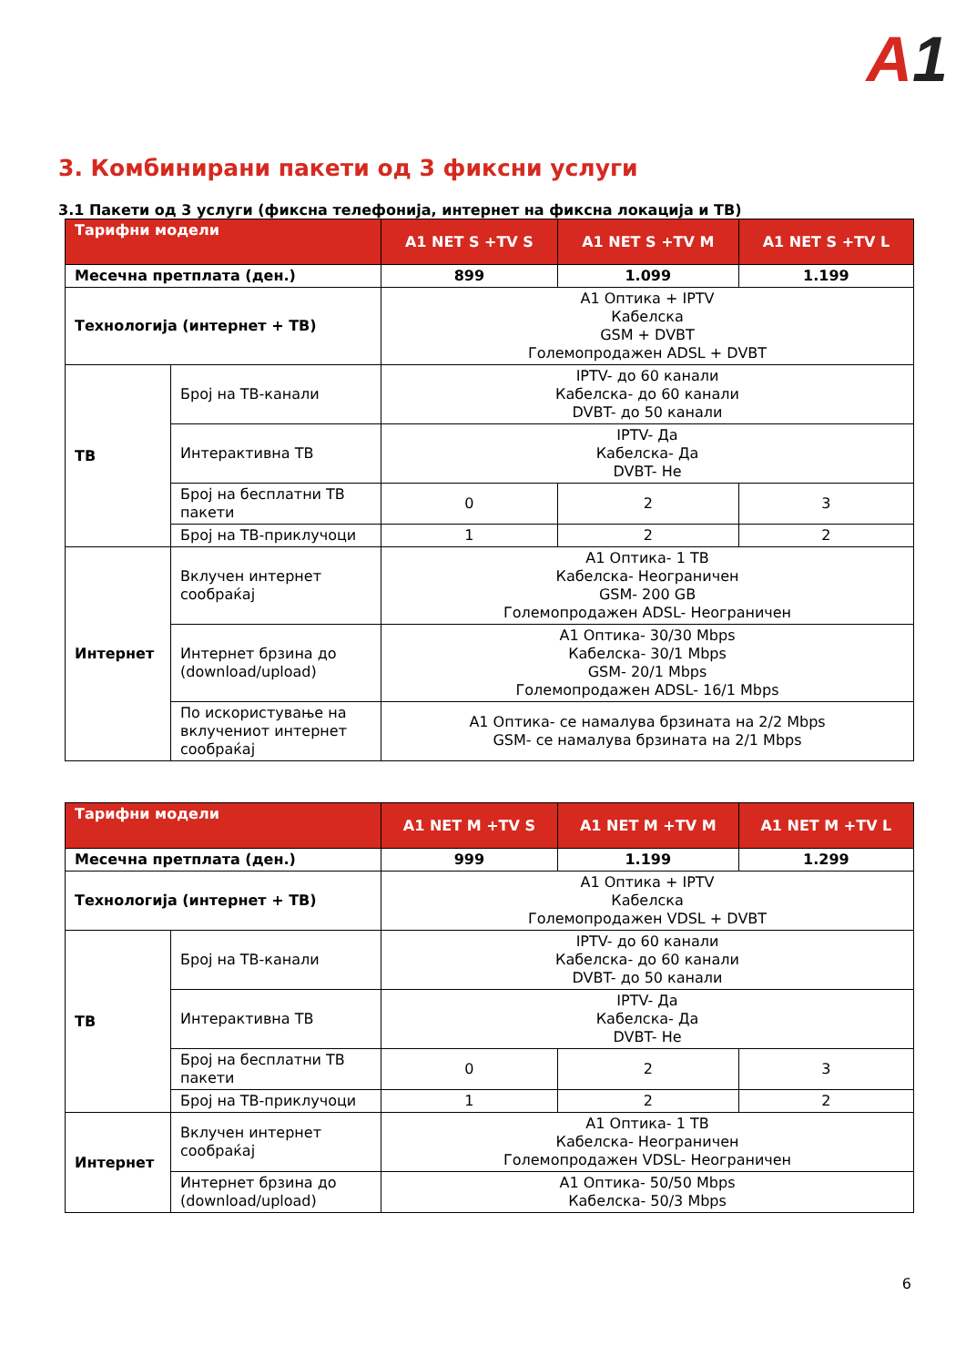A1
3. Комбинирани пакети од 3 фиксни услуги
3.1 Пакети од 3 услуги (фиксна телефонија, интернет на фиксна локација и ТВ)
| Тарифни модели | | A1 NET S +TV S | A1 NET S +TV M | A1 NET S +TV L |
| --- | --- | --- | --- | --- |
| Месечна претплата (ден.) | | 899 | 1.099 | 1.199 |
| Технологија (интернет + ТВ) | | A1 Оптика + IPTV Кабелска GSM + DVBT Големопродажен ADSL + DVBT | | |
| ТВ | Број на ТВ-канали | IPTV- до 60 канали Кабелска- до 60 канали DVBT- до 50 канали | | |
| | Интерактивна ТВ | IPTV- Да Кабелска- Да DVBT- Не | | |
| | Број на бесплатни ТВ пакети | 0 | 2 | 3 |
| | Број на ТВ-приклучоци | 1 | 2 | 2 |
| Интернет | Вклучен интернет сообраќај | A1 Оптика- 1 TB Кабелска- Неограничен GSM- 200 GB Големопродажен ADSL- Неограничен | | |
| | Интернет брзина до (download/upload) | A1 Оптика- 30/30 Mbps Кабелска- 30/1 Mbps GSM- 20/1 Mbps Големопродажен ADSL- 16/1 Mbps | | |
| | По искористување на вклучениот интернет сообраќај | A1 Оптика- се намалува брзината на 2/2 Mbps GSM- се намалува брзината на 2/1 Mbps | | |
| Тарифни модели | | A1 NET M +TV S | A1 NET M +TV M | A1 NET M +TV L |
| --- | --- | --- | --- | --- |
| Месечна претплата (ден.) | | 999 | 1.199 | 1.299 |
| Технологија (интернет + ТВ) | | A1 Оптика + IPTV Кабелска Големопродажен VDSL + DVBT | | |
| ТВ | Број на ТВ-канали | IPTV- до 60 канали Кабелска- до 60 канали DVBT- до 50 канали | | |
| | Интерактивна ТВ | IPTV- Да Кабелска- Да DVBT- Не | | |
| | Број на бесплатни ТВ пакети | 0 | 2 | 3 |
| | Број на ТВ-приклучоци | 1 | 2 | 2 |
| Интернет | Вклучен интернет сообраќај | A1 Оптика- 1 TB Кабелска- Неограничен Големопродажен VDSL- Неограничен | | |
| | Интернет брзина до (download/upload) | A1 Оптика- 50/50 Mbps Кабелска- 50/3 Mbps | | |
6